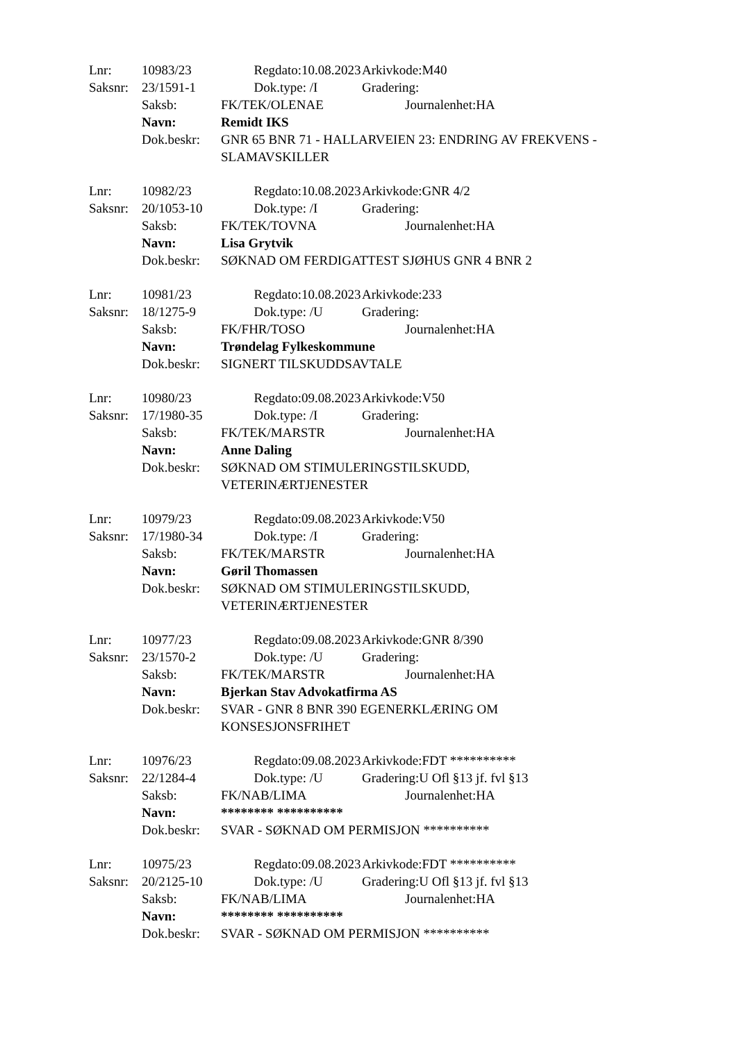Lnr: 10983/23 Regdato:10.08.2023 Arkivkode:M40
Saksnr: 23/1591-1 Dok.type: /I Gradering:
Saksb: FK/TEK/OLENAE Journalenhet:HA
Navn: Remidt IKS
Dok.beskr: GNR 65 BNR 71 - HALLARVEIEN 23: ENDRING AV FREKVENS - SLAMAVSKILLER
Lnr: 10982/23 Regdato:10.08.2023 Arkivkode:GNR 4/2
Saksnr: 20/1053-10 Dok.type: /I Gradering:
Saksb: FK/TEK/TOVNA Journalenhet:HA
Navn: Lisa Grytvik
Dok.beskr: SØKNAD OM FERDIGATTEST SJØHUS GNR 4 BNR 2
Lnr: 10981/23 Regdato:10.08.2023 Arkivkode:233
Saksnr: 18/1275-9 Dok.type: /U Gradering:
Saksb: FK/FHR/TOSO Journalenhet:HA
Navn: Trøndelag Fylkeskommune
Dok.beskr: SIGNERT TILSKUDDSAVTALE
Lnr: 10980/23 Regdato:09.08.2023 Arkivkode:V50
Saksnr: 17/1980-35 Dok.type: /I Gradering:
Saksb: FK/TEK/MARSTR Journalenhet:HA
Navn: Anne Daling
Dok.beskr: SØKNAD OM STIMULERINGSTILSKUDD, VETERINÆRTJENESTER
Lnr: 10979/23 Regdato:09.08.2023 Arkivkode:V50
Saksnr: 17/1980-34 Dok.type: /I Gradering:
Saksb: FK/TEK/MARSTR Journalenhet:HA
Navn: Gøril Thomassen
Dok.beskr: SØKNAD OM STIMULERINGSTILSKUDD, VETERINÆRTJENESTER
Lnr: 10977/23 Regdato:09.08.2023 Arkivkode:GNR 8/390
Saksnr: 23/1570-2 Dok.type: /U Gradering:
Saksb: FK/TEK/MARSTR Journalenhet:HA
Navn: Bjerkan Stav Advokatfirma AS
Dok.beskr: SVAR - GNR 8 BNR 390 EGENERKLÆRING OM KONSESJONSFRIHET
Lnr: 10976/23 Regdato:09.08.2023 Arkivkode:FDT **********
Saksnr: 22/1284-4 Dok.type: /U Gradering:U Ofl §13 jf. fvl §13
Saksb: FK/NAB/LIMA Journalenhet:HA
Navn: ******** **********
Dok.beskr: SVAR - SØKNAD OM PERMISJON **********
Lnr: 10975/23 Regdato:09.08.2023 Arkivkode:FDT **********
Saksnr: 20/2125-10 Dok.type: /U Gradering:U Ofl §13 jf. fvl §13
Saksb: FK/NAB/LIMA Journalenhet:HA
Navn: ******** **********
Dok.beskr: SVAR - SØKNAD OM PERMISJON **********